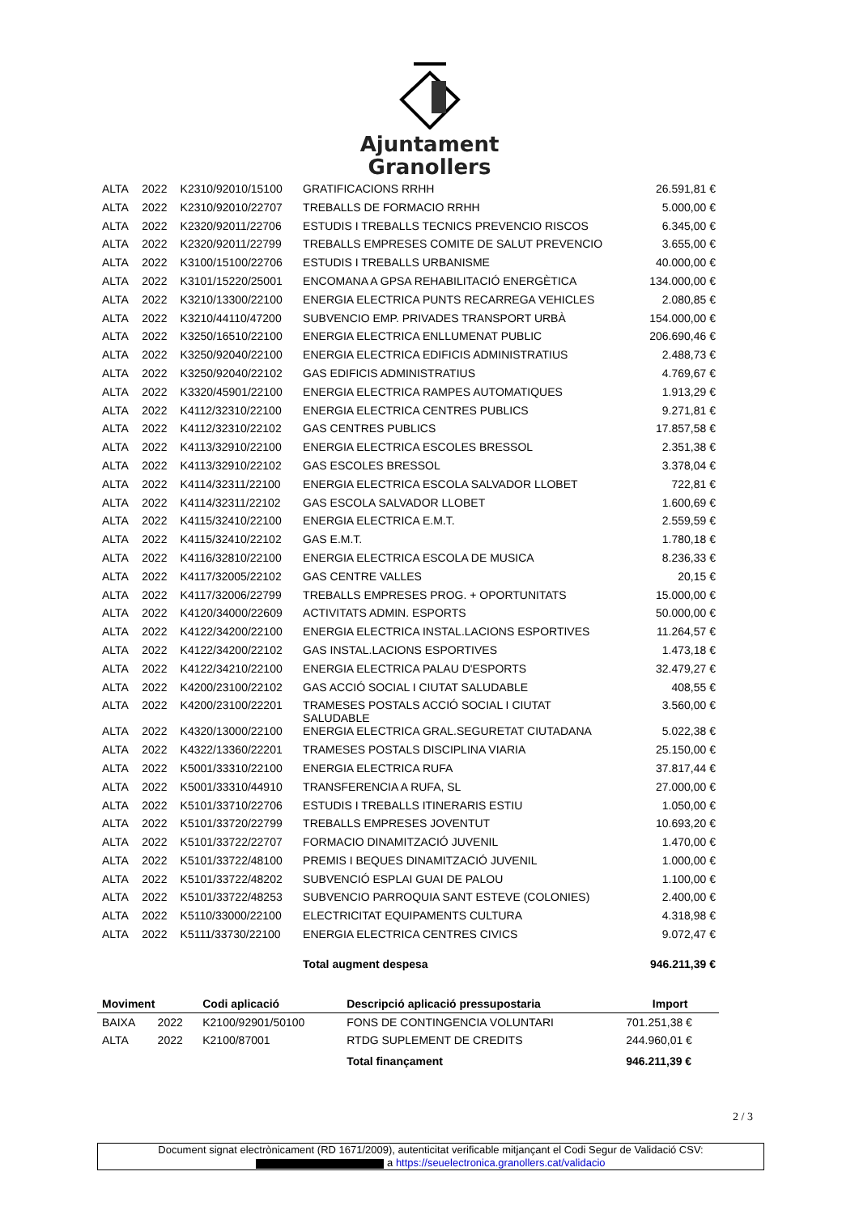Ajuntament
Granollers
| ALTA | 2022 | K2310/92010/15100 | GRATIFICACIONS RRHH | 26.591,81 € |
| ALTA | 2022 | K2310/92010/22707 | TREBALLS DE FORMACIO RRHH | 5.000,00 € |
| ALTA | 2022 | K2320/92011/22706 | ESTUDIS I TREBALLS TECNICS PREVENCIO RISCOS | 6.345,00 € |
| ALTA | 2022 | K2320/92011/22799 | TREBALLS EMPRESES COMITE DE SALUT PREVENCIO | 3.655,00 € |
| ALTA | 2022 | K3100/15100/22706 | ESTUDIS I TREBALLS URBANISME | 40.000,00 € |
| ALTA | 2022 | K3101/15220/25001 | ENCOMANA A GPSA REHABILITACIÓ ENERGÈTICA | 134.000,00 € |
| ALTA | 2022 | K3210/13300/22100 | ENERGIA ELECTRICA PUNTS RECARREGA VEHICLES | 2.080,85 € |
| ALTA | 2022 | K3210/44110/47200 | SUBVENCIO EMP. PRIVADES TRANSPORT URBÀ | 154.000,00 € |
| ALTA | 2022 | K3250/16510/22100 | ENERGIA ELECTRICA ENLLUMENAT PUBLIC | 206.690,46 € |
| ALTA | 2022 | K3250/92040/22100 | ENERGIA ELECTRICA EDIFICIS ADMINISTRATIUS | 2.488,73 € |
| ALTA | 2022 | K3250/92040/22102 | GAS EDIFICIS ADMINISTRATIUS | 4.769,67 € |
| ALTA | 2022 | K3320/45901/22100 | ENERGIA ELECTRICA RAMPES AUTOMATIQUES | 1.913,29 € |
| ALTA | 2022 | K4112/32310/22100 | ENERGIA ELECTRICA CENTRES PUBLICS | 9.271,81 € |
| ALTA | 2022 | K4112/32310/22102 | GAS CENTRES PUBLICS | 17.857,58 € |
| ALTA | 2022 | K4113/32910/22100 | ENERGIA ELECTRICA ESCOLES BRESSOL | 2.351,38 € |
| ALTA | 2022 | K4113/32910/22102 | GAS ESCOLES BRESSOL | 3.378,04 € |
| ALTA | 2022 | K4114/32311/22100 | ENERGIA ELECTRICA ESCOLA SALVADOR LLOBET | 722,81 € |
| ALTA | 2022 | K4114/32311/22102 | GAS ESCOLA SALVADOR LLOBET | 1.600,69 € |
| ALTA | 2022 | K4115/32410/22100 | ENERGIA ELECTRICA E.M.T. | 2.559,59 € |
| ALTA | 2022 | K4115/32410/22102 | GAS E.M.T. | 1.780,18 € |
| ALTA | 2022 | K4116/32810/22100 | ENERGIA ELECTRICA ESCOLA DE MUSICA | 8.236,33 € |
| ALTA | 2022 | K4117/32005/22102 | GAS CENTRE VALLES | 20,15 € |
| ALTA | 2022 | K4117/32006/22799 | TREBALLS EMPRESES PROG. + OPORTUNITATS | 15.000,00 € |
| ALTA | 2022 | K4120/34000/22609 | ACTIVITATS ADMIN. ESPORTS | 50.000,00 € |
| ALTA | 2022 | K4122/34200/22100 | ENERGIA ELECTRICA INSTAL.LACIONS ESPORTIVES | 11.264,57 € |
| ALTA | 2022 | K4122/34200/22102 | GAS INSTAL.LACIONS ESPORTIVES | 1.473,18 € |
| ALTA | 2022 | K4122/34210/22100 | ENERGIA ELECTRICA PALAU D'ESPORTS | 32.479,27 € |
| ALTA | 2022 | K4200/23100/22102 | GAS ACCIÓ SOCIAL I CIUTAT SALUDABLE | 408,55 € |
| ALTA | 2022 | K4200/23100/22201 | TRAMESES POSTALS ACCIÓ SOCIAL I CIUTAT SALUDABLE | 3.560,00 € |
| ALTA | 2022 | K4320/13000/22100 | ENERGIA ELECTRICA GRAL.SEGURETAT CIUTADANA | 5.022,38 € |
| ALTA | 2022 | K4322/13360/22201 | TRAMESES POSTALS DISCIPLINA VIARIA | 25.150,00 € |
| ALTA | 2022 | K5001/33310/22100 | ENERGIA ELECTRICA RUFA | 37.817,44 € |
| ALTA | 2022 | K5001/33310/44910 | TRANSFERENCIA A RUFA, SL | 27.000,00 € |
| ALTA | 2022 | K5101/33710/22706 | ESTUDIS I TREBALLS ITINERARIS ESTIU | 1.050,00 € |
| ALTA | 2022 | K5101/33720/22799 | TREBALLS EMPRESES JOVENTUT | 10.693,20 € |
| ALTA | 2022 | K5101/33722/22707 | FORMACIO DINAMITZACIÓ JUVENIL | 1.470,00 € |
| ALTA | 2022 | K5101/33722/48100 | PREMIS I BEQUES DINAMITZACIÓ JUVENIL | 1.000,00 € |
| ALTA | 2022 | K5101/33722/48202 | SUBVENCIÓ ESPLAI GUAI DE PALOU | 1.100,00 € |
| ALTA | 2022 | K5101/33722/48253 | SUBVENCIO PARROQUIA SANT ESTEVE (COLONIES) | 2.400,00 € |
| ALTA | 2022 | K5110/33000/22100 | ELECTRICITAT EQUIPAMENTS CULTURA | 4.318,98 € |
| ALTA | 2022 | K5111/33730/22100 | ENERGIA ELECTRICA CENTRES CIVICS | 9.072,47 € |
| | | | Total augment despesa | 946.211,39 € |
| Moviment | | Codi aplicació | Descripció aplicació pressupostaria | Import |
| --- | --- | --- | --- | --- |
| BAIXA | 2022 | K2100/92901/50100 | FONS DE CONTINGENCIA VOLUNTARI | 701.251,38 € |
| ALTA | 2022 | K2100/87001 | RTDG SUPLEMENT DE CREDITS | 244.960,01 € |
| | | | Total finançament | 946.211,39 € |
2 / 3
Document signat electrònicament (RD 1671/2009), autenticitat verificable mitjançant el Codi Segur de Validació CSV:
a https://seuelectronica.granollers.cat/validacio